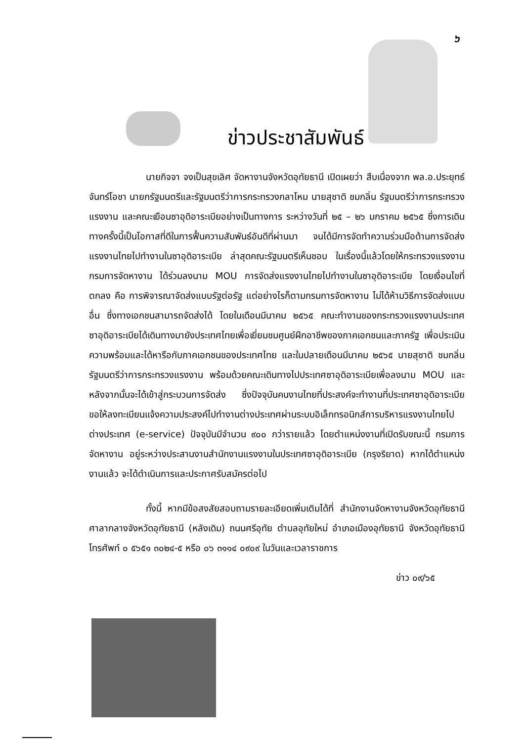๖
ข่าวประชาสัมพันธ์
นายกิจจา จงเป็นสุขเลิศ จัดหางานจังหวัดอุทัยธานี เปิดเผยว่า สืบเนื่องจาก พล.อ.ประยุทธ์ จันทร์โอชา นายกรัฐมนตรีและรัฐมนตรีว่าการกระทรวงกลาโหม นายสุชาติ ชมกลิ่น รัฐมนตรีว่าการกระทรวงแรงงาน และคณะเยือนซาอุดิอาระเบียอย่างเป็นทางการ ระหว่างวันที่ ๒๕ – ๒๖ มกราคม ๒๕๖๕ ซึ่งการเดินทางครั้งนี้เป็นโอกาสที่ดีในการฟื้นความสัมพันธ์อันดีที่ผ่านมา จนได้มีการจัดทำความร่วมมือด้านการจัดส่งแรงงานไทยไปทำงานในซาอุดิอาระเบีย ล่าสุดคณะรัฐมนตรีเห็นชอบ ในเรื่องนี้แล้วโดยให้กระทรวงแรงงาน กรมการจัดหางาน ได้ร่วมลงนาม MOU การจัดส่งแรงงานไทยไปทำงานในซาอุดิอาระเบีย โดยเงื่อนไขที่ตกลง คือ การพิจารณาจัดส่งแบบรัฐต่อรัฐ แต่อย่างไรก็ตามกรมการจัดหางาน ไม่ได้ห้ามวิธีการจัดส่งแบบอื่น ซึ่งทางเอกชนสามารถจัดส่งได้ โดยในเดือนมีนาคม ๒๕๖๕ คณะทำงานของกระทรวงแรงงานประเทศซาอุดิอาระเบียได้เดินทางมายังประเทศไทยเพื่อเยี่ยมชมศูนย์ฝึกอาชีพของภาคเอกชนและภาครัฐ เพื่อประเมินความพร้อมและได้หารือกับภาคเอกชนของประเทศไทย และในปลายเดือนมีนาคม ๒๕๖๕ นายสุชาติ ชมกลิ่น รัฐมนตรีว่าการกระทรวงแรงงาน พร้อมด้วยคณะเดินทางไปประเทศซาอุดิอาระเบียเพื่อลงนาม MOU และหลังจากนั้นจะได้เข้าสู่กระบวนการจัดส่ง ซึ่งปัจจุบันคนงานไทยที่ประสงค์จะทำงานที่ประเทศซาอุดิอาระเบีย ขอให้ลงทะเบียนแจ้งความประสงค์ไปทำงานต่างประเทศผ่านระบบอิเล็กทรอนิกส์การบริหารแรงงานไทยไปต่างประเทศ (e-service) ปัจจุบันมีจำนวน ๙๐๐ กว่ารายแล้ว โดยตำแหน่งงานที่เปิดรับขณะนี้ กรมการจัดหางาน อยู่ระหว่างประสานงานสำนักงานแรงงานในประเทศซาอุดิอาระเบีย (กรุงริยาด) หากได้ตำแหน่งงานแล้ว จะได้ดำเนินการและประกาศรับสมัครต่อไป
ทั้งนี้ หากมีข้อสงสัยสอบถามรายละเอียดเพิ่มเติมได้ที่ สำนักงานจัดหางานจังหวัดอุทัยธานี ศาลากลางจังหวัดอุทัยธานี (หลังเดิม) ถนนศรีอุทัย ตำบลอุทัยใหม่ อำเภอเมืองอุทัยธานี จังหวัดอุทัยธานี โทรศัพท์ ๐ ๕๖๕๑ ๓๐๒๔-๕ หรือ ๐๖ ๓๑๑๔ ๐๙๐๙ ในวันและเวลาราชการ
ข่าว ๐๙/๖๕